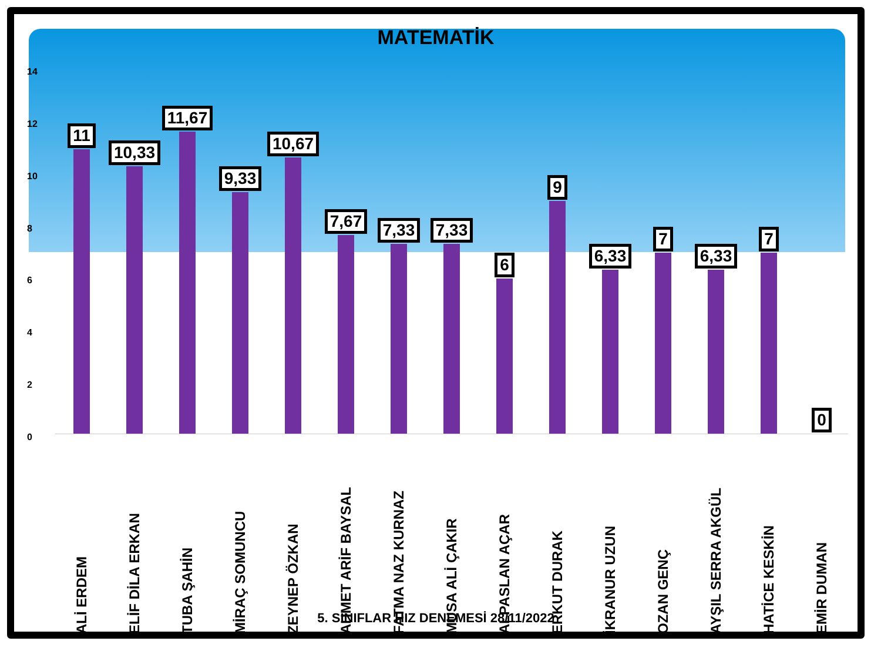MATEMATİK
14
12
10
86420
11 10,33 11,67 9,33 10,67 7,67 7,33 7,33 6 9 6,33 7 6,33 7 0
ALİ ERDEM
ELİF DİLA ERKAN
TUBA ŞAHİN
MİRAÇ SOMUNCU
ZEYNEP ÖZKAN
AHMET ARİF BAYSAL
FATMA NAZ KURNAZ
MUSA ALİ ÇAKIR
ALPASLAN AÇAR
ERKUT DURAK
İKRANUR UZUN
OZAN GENÇ
AYŞIL SERRA AKGÜL
HATİCE KESKİN
EMİR DUMAN
5. SINIFLAR HIZ DENEMESİ 28/11/2022